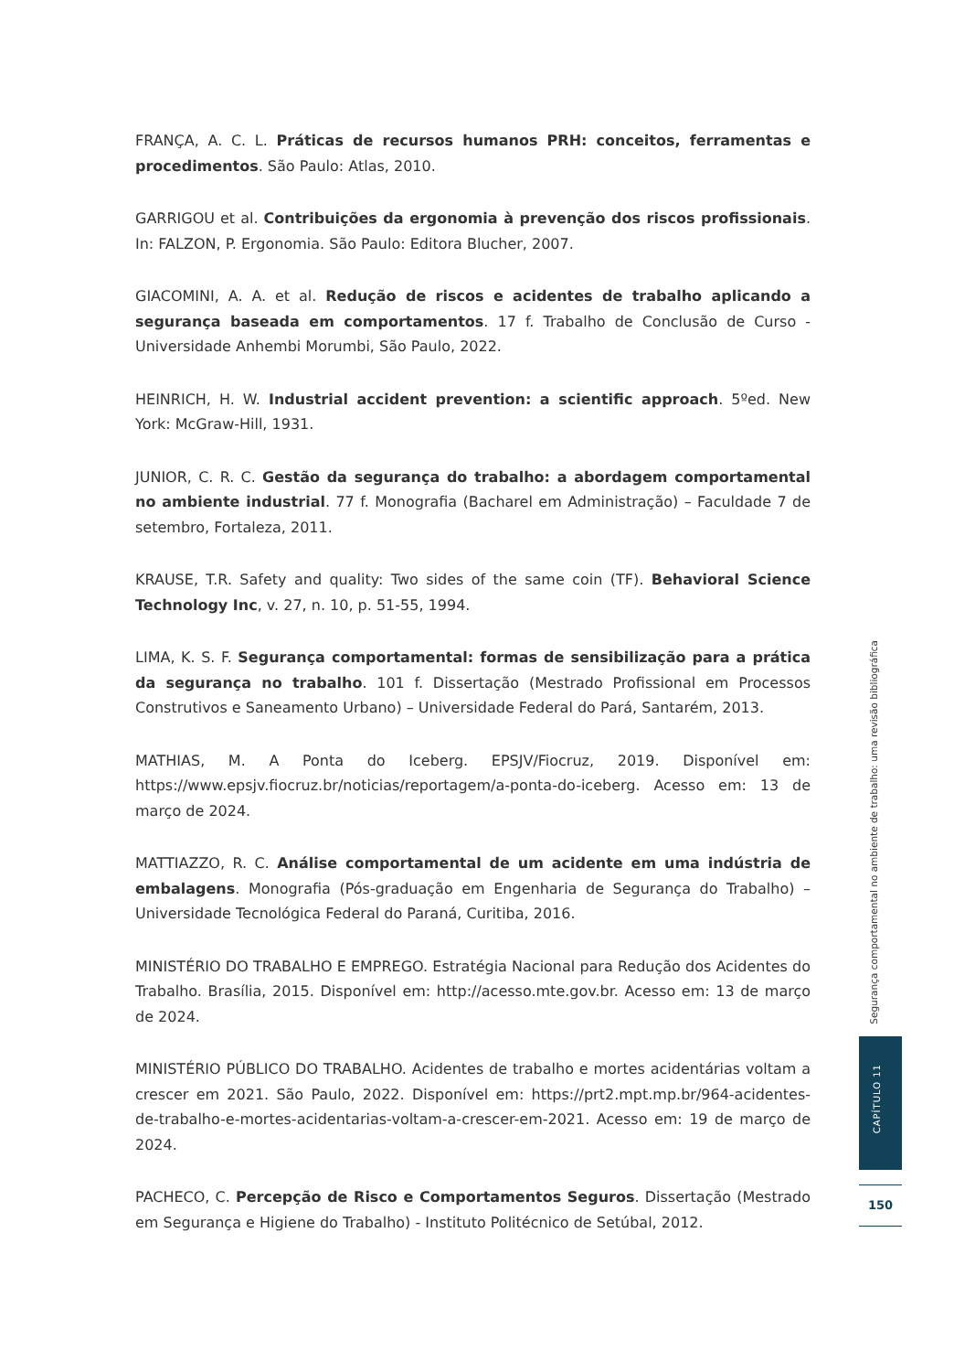FRANÇA, A. C. L. Práticas de recursos humanos PRH: conceitos, ferramentas e procedimentos. São Paulo: Atlas, 2010.
GARRIGOU et al. Contribuições da ergonomia à prevenção dos riscos profissionais. In: FALZON, P. Ergonomia. São Paulo: Editora Blucher, 2007.
GIACOMINI, A. A. et al. Redução de riscos e acidentes de trabalho aplicando a segurança baseada em comportamentos. 17 f. Trabalho de Conclusão de Curso - Universidade Anhembi Morumbi, São Paulo, 2022.
HEINRICH, H. W. Industrial accident prevention: a scientific approach. 5ºed. New York: McGraw-Hill, 1931.
JUNIOR, C. R. C. Gestão da segurança do trabalho: a abordagem comportamental no ambiente industrial. 77 f. Monografia (Bacharel em Administração) – Faculdade 7 de setembro, Fortaleza, 2011.
KRAUSE, T.R. Safety and quality: Two sides of the same coin (TF). Behavioral Science Technology Inc, v. 27, n. 10, p. 51-55, 1994.
LIMA, K. S. F. Segurança comportamental: formas de sensibilização para a prática da segurança no trabalho. 101 f. Dissertação (Mestrado Profissional em Processos Construtivos e Saneamento Urbano) – Universidade Federal do Pará, Santarém, 2013.
MATHIAS, M. A Ponta do Iceberg. EPSJV/Fiocruz, 2019. Disponível em: https://www.epsjv.fiocruz.br/noticias/reportagem/a-ponta-do-iceberg. Acesso em: 13 de março de 2024.
MATTIAZZO, R. C. Análise comportamental de um acidente em uma indústria de embalagens. Monografia (Pós-graduação em Engenharia de Segurança do Trabalho) – Universidade Tecnológica Federal do Paraná, Curitiba, 2016.
MINISTÉRIO DO TRABALHO E EMPREGO. Estratégia Nacional para Redução dos Acidentes do Trabalho. Brasília, 2015. Disponível em: http://acesso.mte.gov.br. Acesso em: 13 de março de 2024.
MINISTÉRIO PÚBLICO DO TRABALHO. Acidentes de trabalho e mortes acidentárias voltam a crescer em 2021. São Paulo, 2022. Disponível em: https://prt2.mpt.mp.br/964-acidentes-de-trabalho-e-mortes-acidentarias-voltam-a-crescer-em-2021. Acesso em: 19 de março de 2024.
PACHECO, C. Percepção de Risco e Comportamentos Seguros. Dissertação (Mestrado em Segurança e Higiene do Trabalho) - Instituto Politécnico de Setúbal, 2012.
Segurança comportamental no ambiente de trabalho: uma revisão bibliográfica
CAPÍTULO 11
150